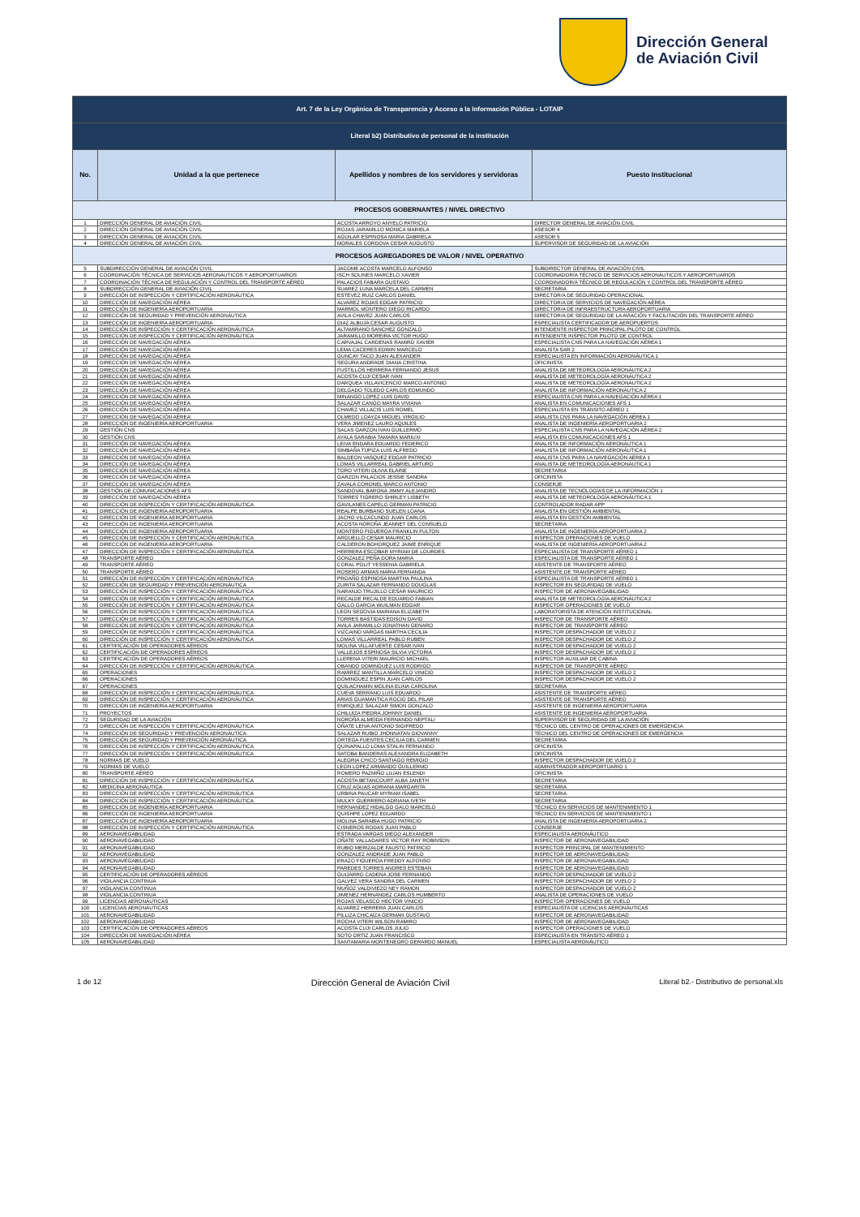Dirección General
de Aviación Civil
| Art. 7 de la Ley Orgánica de Transparencia y Acceso a la Información Pública - LOTAIP | | | |
| Literal b2) Distributivo de personal de la institución | | | |
| No. | Unidad a la que pertenece | Apellidos y nombres de los servidores y servidoras | Puesto Institucional |
| PROCESOS GOBERNANTES / NIVEL DIRECTIVO | | | |
| 1 | DIRECCIÓN GENERAL DE AVIACIÓN CIVIL | ACOSTA ARROYO ANYELO PATRICIO | DIRECTOR GENERAL DE AVIACIÓN CIVIL |
| 2 | DIRECCIÓN GENERAL DE AVIACIÓN CIVIL | ROJAS JARAMILLO MONICA MARIELA | ASESOR 4 |
| 3 | DIRECCIÓN GENERAL DE AVIACIÓN CIVIL | AGUILAR ESPINOSA MARIA GABRIELA | ASESOR 5 |
| 4 | DIRECCIÓN GENERAL DE AVIACIÓN CIVIL | MORALES CORDOVA CESAR AUGUSTO | SUPERVISOR DE SEGURIDAD DE LA AVIACIÓN |
| PROCESOS AGREGADORES DE VALOR / NIVEL OPERATIVO | | | |
| 5 | SUBDIRECCIÓN GENERAL DE AVIACIÓN CIVIL | JACOME ACOSTA MARCELO ALFONSO | SUBDIRECTOR GENERAL DE AVIACIÓN CIVIL |
| 6 | COORDINACIÓN TÉCNICA DE SERVICIOS AERONÁUTICOS Y AEROPORTUARIOS | ISCH SOLINES MARCELO XAVIER | COORDINADOR/A TÉCNICO DE SERVICIOS AERONÁUTICOS Y AEROPORTUARIOS |
| 7 | COORDINACIÓN TÉCNICA DE REGULACIÓN Y CONTROL DEL TRANSPORTE AÉREO | PALACIOS FABARA GUSTAVO | COORDINADOR/A TÉCNICO DE REGULACIÓN Y CONTROL DEL TRANSPORTE AÉREO |
| 8 | SUBDIRECCIÓN GENERAL DE AVIACIÓN CIVIL | SUAREZ LUNA MARCELA DEL CARMEN | SECRETARIA |
| 9 | DIRECCIÓN DE INSPECCIÓN Y CERTIFICACIÓN AERONÁUTICA | ESTEVEZ RUIZ CARLOS DANIEL | DIRECTOR/A DE SEGURIDAD OPERACIONAL |
| 10 | DIRECCIÓN DE NAVEGACIÓN AÉREA | ALVAREZ ROJAS EDGAR PATRICIO | DIRECTOR/A DE SERVICIOS DE NAVEGACIÓN AÉREA |
| 11 | DIRECCIÓN DE INGENIERÍA AEROPORTUARIA | MARMOL MONTERO DIEGO RICARDO | DIRECTOR/A DE INFRAESTRUCTURA AEROPORTUARIA |
| 12 | DIRECCIÓN DE SEGURIDAD Y PREVENCIÓN AERONÁUTICA | AVILA CHAVEZ JUAN CARLOS | DIRECTOR/A DE SEGURIDAD DE LA AVIACIÓN Y FACILITACIÓN DEL TRANSPORTE AÉREO |
| 13 | DIRECCIÓN DE INGENIERÍA AEROPORTUARIA | DIAZ ALBUJA CESAR AUGUSTO | ESPECIALISTA CERTIFICADOR DE AEROPUERTOS |
| 14 | DIRECCIÓN DE INSPECCIÓN Y CERTIFICACIÓN AERONÁUTICA | ALTAMIRANO SANCHEZ GONZALO | INTENDENTE INSPECTOR PRINCIPAL PILOTO DE CONTROL |
| 15 | DIRECCIÓN DE INSPECCIÓN Y CERTIFICACIÓN AERONÁUTICA | JARAMILLO MOREIRA VICTOR HUGO | INTENDENTE INSPECTOR PILOTO DE CONTROL |
| 16 | DIRECCIÓN DE NAVEGACIÓN AÉREA | CARVAJAL CARDENAS RAMIRO XAVIER | ESPECIALISTA CNS PARA LA NAVEGACIÓN AÉREA 1 |
| 17 | DIRECCIÓN DE NAVEGACIÓN AÉREA | LEMA CACERES EDWIN MARCELO | ANALISTA SAR 2 |
| 18 | DIRECCIÓN DE NAVEGACIÓN AÉREA | GUNCAY TACO JUAN ALEXANDER | ESPECIALISTA EN INFORMACIÓN AERONÁUTICA 1 |
| 19 | DIRECCIÓN DE NAVEGACIÓN AÉREA | SEGURA ANDRADE DIANA CRISTINA | OFICINISTA |
| 20 | DIRECCIÓN DE NAVEGACIÓN AÉREA | FUSTILLOS HERRERA FERNANDO JESUS | ANALISTA DE METEOROLOGÍA AERONÁUTICA 2 |
| 21 | DIRECCIÓN DE NAVEGACIÓN AÉREA | ACOSTA CUJI CESAR IVAN | ANALISTA DE METEOROLOGÍA AERONÁUTICA 2 |
| 22 | DIRECCIÓN DE NAVEGACIÓN AÉREA | DARQUEA VILLAVICENCIO MARCO ANTONIO | ANALISTA DE METEOROLOGÍA AERONÁUTICA 2 |
| 23 | DIRECCIÓN DE NAVEGACIÓN AÉREA | DELGADO TOLEDO CARLOS EDMUNDO | ANALISTA DE INFORMACIÓN AERONÁUTICA 2 |
| 24 | DIRECCIÓN DE NAVEGACIÓN AÉREA | MINANGO LOPEZ LUIS DAVID | ESPECIALISTA CNS PARA LA NAVEGACIÓN AÉREA 1 |
| 25 | DIRECCIÓN DE NAVEGACIÓN AÉREA | SALAZAR CANGO MAYRA VIVIANA | ANALISTA EN COMUNICACIONES AFS 1 |
| 26 | DIRECCIÓN DE NAVEGACIÓN AÉREA | CHAVEZ VILLACIS LUIS ROMEL | ESPECIALISTA EN TRÁNSITO AÉREO 1 |
| 27 | DIRECCIÓN DE NAVEGACIÓN AÉREA | OLMEDO LOAYZA MIGUEL VIRGILIO | ANALISTA CNS PARA LA NAVEGACIÓN AÉREA 1 |
| 28 | DIRECCIÓN DE INGENIERÍA AEROPORTUARIA | VERA JIMENEZ LAURO AQUILES | ANALISTA DE INGENIERÍA AEROPORTUARIA 2 |
| 29 | GESTIÓN CNS | SALAS GARZON IVAN GUILLERMO | ESPECIALISTA CNS PARA LA NAVEGACIÓN AÉREA 2 |
| 30 | GESTIÓN CNS | AYALA SARABIA TAMARA MARIUXI | ANALISTA EN COMUNICACIONES AFS 1 |
| 31 | DIRECCIÓN DE NAVEGACIÓN AÉREA | LEIVA ENDARA EDUARDO FEDERICO | ANALISTA DE INFORMACIÓN AERONÁUTICA 1 |
| 32 | DIRECCIÓN DE NAVEGACIÓN AÉREA | SIMBAÑA TUPIZA LUIS ALFREDO | ANALISTA DE INFORMACIÓN AERONÁUTICA 1 |
| 33 | DIRECCIÓN DE NAVEGACIÓN AÉREA | BALDEON VASQUEZ EDGAR PATRICIO | ANALISTA CNS PARA LA NAVEGACIÓN AÉREA 1 |
| 34 | DIRECCIÓN DE NAVEGACIÓN AÉREA | LOMAS VILLARREAL GABRIEL ARTURO | ANALISTA DE METEOROLOGÍA AERONÁUTICA 1 |
| 35 | DIRECCIÓN DE NAVEGACIÓN AÉREA | TORO VITERI OLIVIA ELAINE | SECRETARIA |
| 36 | DIRECCIÓN DE NAVEGACIÓN AÉREA | GARZON PALACIOS JESSIE SANDRA | OFICINISTA |
| 37 | DIRECCIÓN DE NAVEGACIÓN AÉREA | ZAVALA CORONEL MARCO ANTONIO | CONSERJE |
| 38 | GESTIÓN DE COMUNICACIONES AFS | SANDOVAL BARONA JIMMY ALEJANDRO | ANALISTA DE TECNOLOGÍAS DE LA INFORMACIÓN 1 |
| 39 | DIRECCIÓN DE NAVEGACIÓN AÉREA | TORRES TIGRERO SHIRLEY LISBETH | ANALISTA DE METEOROLOGÍA AERONÁUTICA 1 |
| 40 | DIRECCIÓN DE INSPECCIÓN Y CERTIFICACIÓN AERONÁUTICA | GAVILANES CAPELO GERMAN PATRICIO | CONTROLADOR RADAR APP |
| 41 | DIRECCIÓN DE INGENIERÍA AEROPORTUARIA | REALPE BURBANO SUELEN LOANA | ANALISTA EN GESTIÓN AMBIENTAL |
| 42 | DIRECCIÓN DE INGENIERÍA AEROPORTUARIA | JACHO VILCACUNDO JUAN CARLOS | ANALISTA EN GESTIÓN AMBIENTAL |
| 43 | DIRECCIÓN DE INGENIERÍA AEROPORTUARIA | ACOSTA NOROÑA JEANNET DEL CONSUELO | SECRETARIA |
| 44 | DIRECCIÓN DE INGENIERÍA AEROPORTUARIA | MONTERO FIGUEROA FRANKLIN FULTON | ANALISTA DE INGENIERÍA AEROPORTUARIA 2 |
| 45 | DIRECCIÓN DE INSPECCIÓN Y CERTIFICACIÓN AERONÁUTICA | ARGUELLO CESAR MAURICIO | INSPECTOR OPERACIONES DE VUELO |
| 46 | DIRECCIÓN DE INGENIERÍA AEROPORTUARIA | CALDERON BOHORQUEZ JAIME ENRIQUE | ANALISTA DE INGENIERÍA AEROPORTUARIA 2 |
| 47 | DIRECCIÓN DE INSPECCIÓN Y CERTIFICACIÓN AERONÁUTICA | HERRERA ESCOBAR MYRIAM DE LOURDES | ESPECIALISTA DE TRANSPORTE AÉREO 1 |
| 48 | TRANSPORTE AÉREO | GONZALEZ PEÑA DORA MARIA | ESPECIALISTA DE TRANSPORTE AÉREO 1 |
| 49 | TRANSPORTE AÉREO | CORAL POLIT YESSENIA GABRIELA | ASISTENTE DE TRANSPORTE AÉREO |
| 50 | TRANSPORTE AÉREO | ROSERO ARMAS MARIA FERNANDA | ASISTENTE DE TRANSPORTE AÉREO |
| 51 | DIRECCIÓN DE INSPECCIÓN Y CERTIFICACIÓN AERONÁUTICA | PROAÑO ESPINOSA MARTHA PAULINA | ESPECIALISTA DE TRANSPORTE AÉREO 1 |
| 52 | DIRECCIÓN DE SEGURIDAD Y PREVENCIÓN AERONÁUTICA | ZURITA SALAZAR FERNANDO DOUGLAS | INSPECTOR EN SEGURIDAD DE VUELO |
| 53 | DIRECCIÓN DE INSPECCIÓN Y CERTIFICACIÓN AERONÁUTICA | NARANJO TRUJILLO CESAR MAURICIO | INSPECTOR DE AERONAVEGABILIDAD |
| 54 | DIRECCIÓN DE INSPECCIÓN Y CERTIFICACIÓN AERONÁUTICA | RECALDE RECALDE EDUARDO FABIAN | ANALISTA DE METEOROLOGÍA AERONÁUTICA 2 |
| 55 | DIRECCIÓN DE INSPECCIÓN Y CERTIFICACIÓN AERONÁUTICA | GALLO GARCIA WUILMAN EDGAR | INSPECTOR OPERACIONES DE VUELO |
| 56 | DIRECCIÓN DE INSPECCIÓN Y CERTIFICACIÓN AERONÁUTICA | LEON SEGOVIA MARIANA ELIZABETH | LABORATORISTA DE ATENCIÓN INSTITUCIONAL |
| 57 | DIRECCIÓN DE INSPECCIÓN Y CERTIFICACIÓN AERONÁUTICA | TORRES BASTIDAS EDISON DAVID | INSPECTOR DE TRANSPORTE AÉREO |
| 58 | DIRECCIÓN DE INSPECCIÓN Y CERTIFICACIÓN AERONÁUTICA | AVILA JARAMILLO JONATHAN GENARO | INSPECTOR DE TRANSPORTE AÉREO |
| 59 | DIRECCIÓN DE INSPECCIÓN Y CERTIFICACIÓN AERONÁUTICA | VIZCAINO VARGAS MARTHA CECILIA | INSPECTOR DESPACHADOR DE VUELO 2 |
| 60 | DIRECCIÓN DE INSPECCIÓN Y CERTIFICACIÓN AERONÁUTICA | LOMAS VILLARREAL PABLO RUBEN | INSPECTOR DESPACHADOR DE VUELO 2 |
| 61 | CERTIFICACIÓN DE OPERADORES AÉREOS | MOLINA VILLAFUERTE CESAR IVAN | INSPECTOR DESPACHADOR DE VUELO 2 |
| 62 | CERTIFICACIÓN DE OPERADORES AÉREOS | VALLEJOS ESPINOSA SILVIA VICTORIA | INSPECTOR DESPACHADOR DE VUELO 2 |
| 63 | CERTIFICACIÓN DE OPERADORES AÉREOS | LLERENA VITERI MAURICIO MICHAEL | INSPECTOR AUXILIAR DE CABINA |
| 64 | DIRECCIÓN DE INSPECCIÓN Y CERTIFICACIÓN AERONÁUTICA | OBANDO DOMINGUEZ LUIS RODRIGO | INSPECTOR DE TRANSPORTE AÉREO |
| 65 | OPERACIONES | RAMIREZ MANTILLA MARCELO VINICIO | INSPECTOR DESPACHADOR DE VUELO 2 |
| 66 | OPERACIONES | DOMINGUEZ ESPIN JUAN CARLOS | INSPECTOR DESPACHADOR DE VUELO 2 |
| 67 | OPERACIONES | QUILACHAMIN MOLINA ELINA CAROLINA | SECRETARIA |
| 68 | DIRECCIÓN DE INSPECCIÓN Y CERTIFICACIÓN AERONÁUTICA | CUEVA SERRANO LUIS EDUARDO | ASISTENTE DE TRANSPORTE AÉREO |
| 69 | DIRECCIÓN DE INSPECCIÓN Y CERTIFICACIÓN AERONÁUTICA | ARIAS GUAMANTICA ROCIO DEL PILAR | ASISTENTE DE TRANSPORTE AÉREO |
| 70 | DIRECCIÓN DE INGENIERÍA AEROPORTUARIA | ENRIQUEZ SALAZAR SIMON GONZALO | ASISTENTE DE INGENIERÍA AEROPORTUARIA |
| 71 | PROYECTOS | CHILUIZA PIEDRA JOHNNY DANIEL | ASISTENTE DE INGENIERÍA AEROPORTUARIA |
| 72 | SEGURIDAD DE LA AVIACIÓN | NOROÑA ALMEIDA FERNANDO NEPTALI | SUPERVISOR DE SEGURIDAD DE LA AVIACIÓN |
| 73 | DIRECCIÓN DE INSPECCIÓN Y CERTIFICACIÓN AERONÁUTICA | OÑATE LEIVA ANTONIO SIGIFREDO | TÉCNICO DEL CENTRO DE OPERACIONES DE EMERGENCIA |
| 74 | DIRECCIÓN DE SEGURIDAD Y PREVENCIÓN AERONÁUTICA | SALAZAR RUBIO JHONNATAN GIOVANNY | TÉCNICO DEL CENTRO DE OPERACIONES DE EMERGENCIA |
| 75 | DIRECCIÓN DE SEGURIDAD Y PREVENCIÓN AERONÁUTICA | ORTEGA FUENTES CECILIA DEL CARMEN | SECRETARIA |
| 76 | DIRECCIÓN DE INSPECCIÓN Y CERTIFICACIÓN AERONÁUTICA | QUINAPALLO LOMA STALIN FERNANDO | OFICINISTA |
| 77 | DIRECCIÓN DE INSPECCIÓN Y CERTIFICACIÓN AERONÁUTICA | SATOBA BANDERAS ALEXANDRA ELIZABETH | OFICINISTA |
| 78 | NORMAS DE VUELO | ALEGRIA CHICO SANTIAGO REMIGIO | INSPECTOR DESPACHADOR DE VUELO 2 |
| 79 | NORMAS DE VUELO | LEON LOPEZ ARMANDO GUILLERMO | ADMINISTRADOR AEROPORTUARIO 1 |
| 80 | TRANSPORTE AÉREO | ROMERO PAZMIÑO LILIAN ESLENDI | OFICINISTA |
| 81 | DIRECCIÓN DE INSPECCIÓN Y CERTIFICACIÓN AERONÁUTICA | ACOSTA BETANCOURT ALBA JANETH | SECRETARIA |
| 82 | MEDICINA AERONÁUTICA | CRUZ AGUAS ADRIANA MARGARITA | SECRETARIA |
| 83 | DIRECCIÓN DE INSPECCIÓN Y CERTIFICACIÓN AERONÁUTICA | URBINA PAUCAR MYRIAM ISABEL | SECRETARIA |
| 84 | DIRECCIÓN DE INSPECCIÓN Y CERTIFICACIÓN AERONÁUTICA | MULKY GUERRERO ADRIANA IVETH | SECRETARIA |
| 85 | DIRECCIÓN DE INGENIERÍA AEROPORTUARIA | HERNANDEZ HIDALGO GALO MARCELO | TÉCNICO EN SERVICIOS DE MANTENIMIENTO 1 |
| 86 | DIRECCIÓN DE INGENIERÍA AEROPORTUARIA | QUISHPE LOPEZ EDUARDO | TÉCNICO EN SERVICIOS DE MANTENIMIENTO 1 |
| 87 | DIRECCIÓN DE INGENIERÍA AEROPORTUARIA | MOLINA SARABIA HUGO PATRICIO | ANALISTA DE INGENIERÍA AEROPORTUARIA 2 |
| 88 | DIRECCIÓN DE INSPECCIÓN Y CERTIFICACIÓN AERONÁUTICA | CISNEROS RODAS JUAN PABLO | CONSERJE |
| 89 | AERONAVEGABILIDAD | ESTRADA VARGAS DIEGO ALEXANDER | ESPECIALISTA AERONÁUTICO |
| 90 | AERONAVEGABILIDAD | OÑATE VALLADARES VICTOR RAY ROBINSON | INSPECTOR DE AERONAVEGABILIDAD |
| 91 | AERONAVEGABILIDAD | RUBIO MERIZALDE FAUSTO PATRICIO | INSPECTOR PRINCIPAL DE MANTENIMIENTO |
| 92 | AERONAVEGABILIDAD | GONZALEZ ANDRADE JUAN PABLO | INSPECTOR DE AERONAVEGABILIDAD |
| 93 | AERONAVEGABILIDAD | ERAZO FIGUEROA FREDDY ALFONSO | INSPECTOR DE AERONAVEGABILIDAD |
| 94 | AERONAVEGABILIDAD | PAREDES TORRES ANDRES ESTEBAN | INSPECTOR DE AERONAVEGABILIDAD |
| 95 | CERTIFICACIÓN DE OPERADORES AÉREOS | GUIJARRO CADENA JOSE FERNANDO | INSPECTOR DESPACHADOR DE VUELO 2 |
| 96 | VIGILANCIA CONTINUA | GALVEZ VERA SANDRA DEL CARMEN | INSPECTOR DESPACHADOR DE VUELO 2 |
| 97 | VIGILANCIA CONTINUA | MUÑOZ VALDIVIEZO NEY RAMON | INSPECTOR DESPACHADOR DE VUELO 2 |
| 98 | VIGILANCIA CONTINUA | JIMENEZ HERNANDEZ CARLOS HUMBERTO | ANALISTA DE OPERACIONES DE VUELO |
| 99 | LICENCIAS AERONÁUTICAS | ROJAS VELASCO HECTOR VINICIO | INSPECTOR OPERACIONES DE VUELO |
| 100 | LICENCIAS AERONÁUTICAS | ALVAREZ HERRERA JUAN CARLOS | ESPECIALISTA DE LICENCIAS AERONÁUTICAS |
| 101 | AERONAVEGABILIDAD | PILLIZA CHICAIZA GERMAN GUSTAVO | INSPECTOR DE AERONAVEGABILIDAD |
| 102 | AERONAVEGABILIDAD | ROCHA VITERI WILSON RAMIRO | INSPECTOR DE AERONAVEGABILIDAD |
| 103 | CERTIFICACIÓN DE OPERADORES AÉREOS | ACOSTA CUJI CARLOS JULIO | INSPECTOR OPERACIONES DE VUELO |
| 104 | DIRECCIÓN DE NAVEGACIÓN AÉREA | SOTO ORTIZ JUAN FRANCISCO | ESPECIALISTA EN TRÁNSITO AÉREO 1 |
| 105 | AERONAVEGABILIDAD | SANTAMARIA MONTENEGRO GERARDO MANUEL | ESPECIALISTA AERONÁUTICO |
1 de 12 Dirección General de Aviación Civil Literal b2.- Distributivo de personal.xls